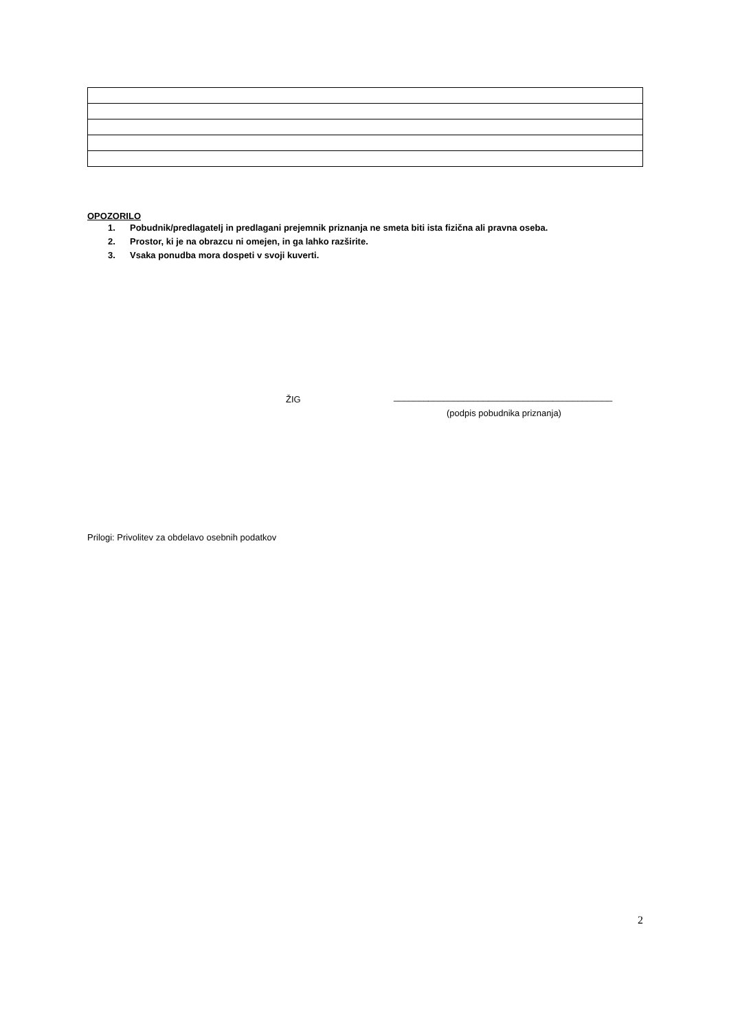OPOZORILO
1. Pobudnik/predlagatelj in predlagani prejemnik priznanja ne smeta biti ista fizična ali pravna oseba.
2. Prostor, ki je na obrazcu ni omejen, in ga lahko razširite.
3. Vsaka ponudba mora dospeti v svoji kuverti.
ŽIG
____________________________________________
(podpis pobudnika priznanja)
Prilogi: Privolitev za obdelavo osebnih podatkov
2